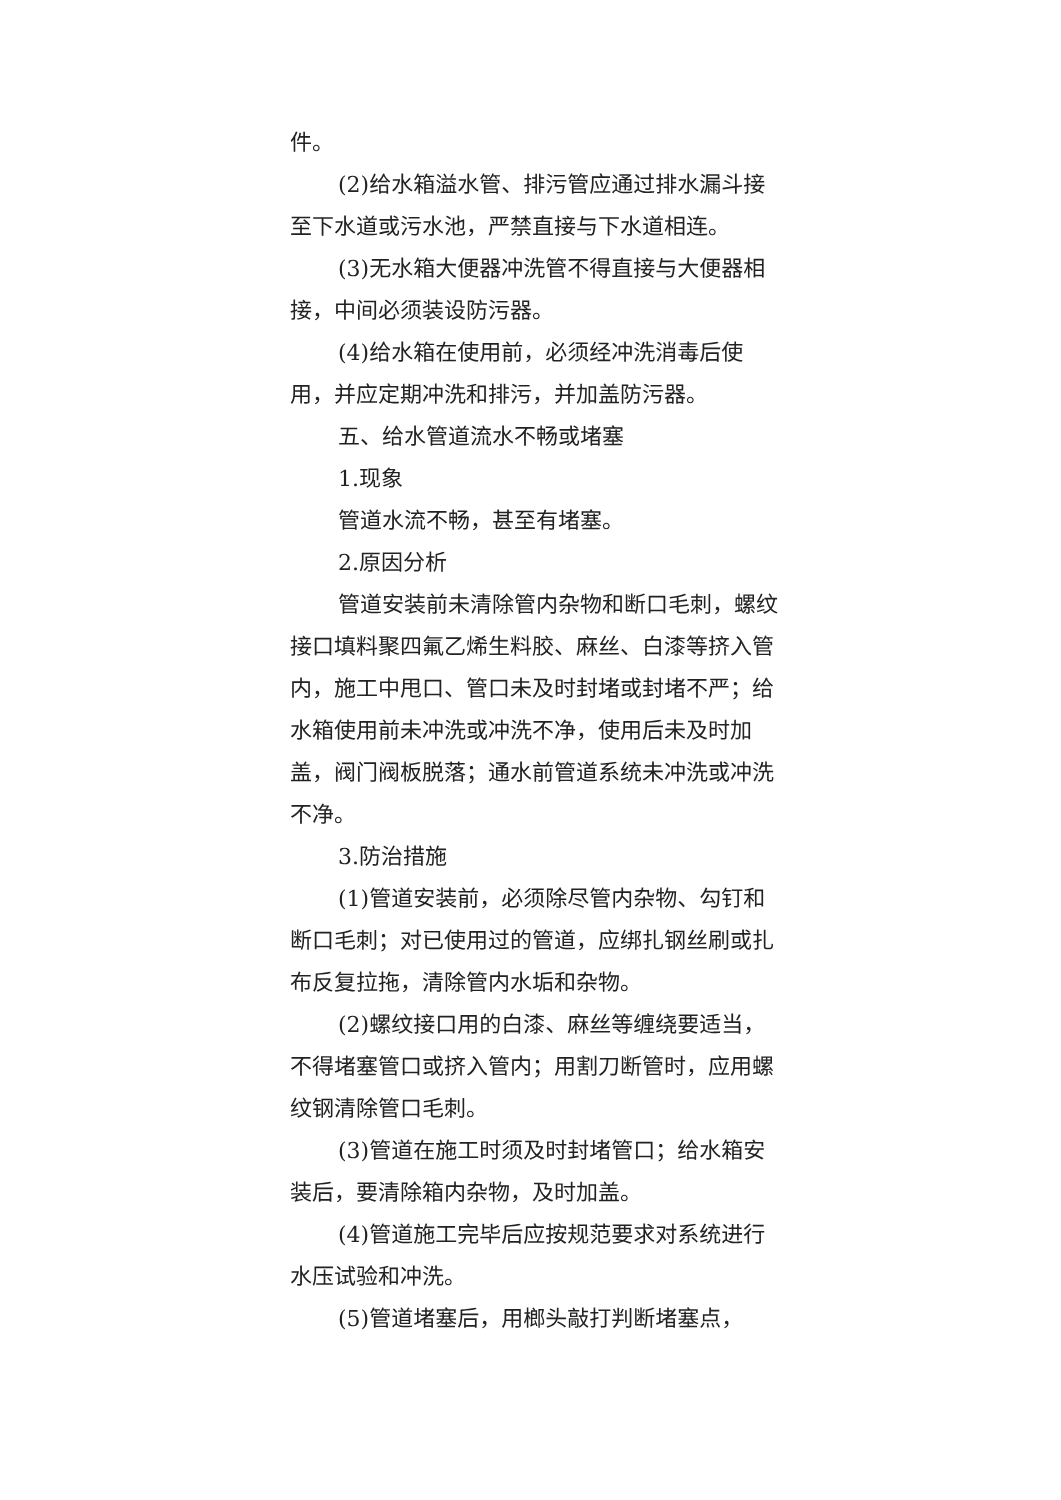件。
(2)给水箱溢水管、排污管应通过排水漏斗接至下水道或污水池，严禁直接与下水道相连。
(3)无水箱大便器冲洗管不得直接与大便器相接，中间必须装设防污器。
(4)给水箱在使用前，必须经冲洗消毒后使用，并应定期冲洗和排污，并加盖防污器。
五、给水管道流水不畅或堵塞
1.现象
管道水流不畅，甚至有堵塞。
2.原因分析
管道安装前未清除管内杂物和断口毛刺，螺纹接口填料聚四氟乙烯生料胶、麻丝、白漆等挤入管内，施工中甩口、管口未及时封堵或封堵不严；给水箱使用前未冲洗或冲洗不净，使用后未及时加盖，阀门阀板脱落；通水前管道系统未冲洗或冲洗不净。
3.防治措施
(1)管道安装前，必须除尽管内杂物、勾钉和断口毛刺；对已使用过的管道，应绑扎钢丝刷或扎布反复拉拖，清除管内水垢和杂物。
(2)螺纹接口用的白漆、麻丝等缠绕要适当，不得堵塞管口或挤入管内；用割刀断管时，应用螺纹钢清除管口毛刺。
(3)管道在施工时须及时封堵管口；给水箱安装后，要清除箱内杂物，及时加盖。
(4)管道施工完毕后应按规范要求对系统进行水压试验和冲洗。
(5)管道堵塞后，用榔头敲打判断堵塞点，